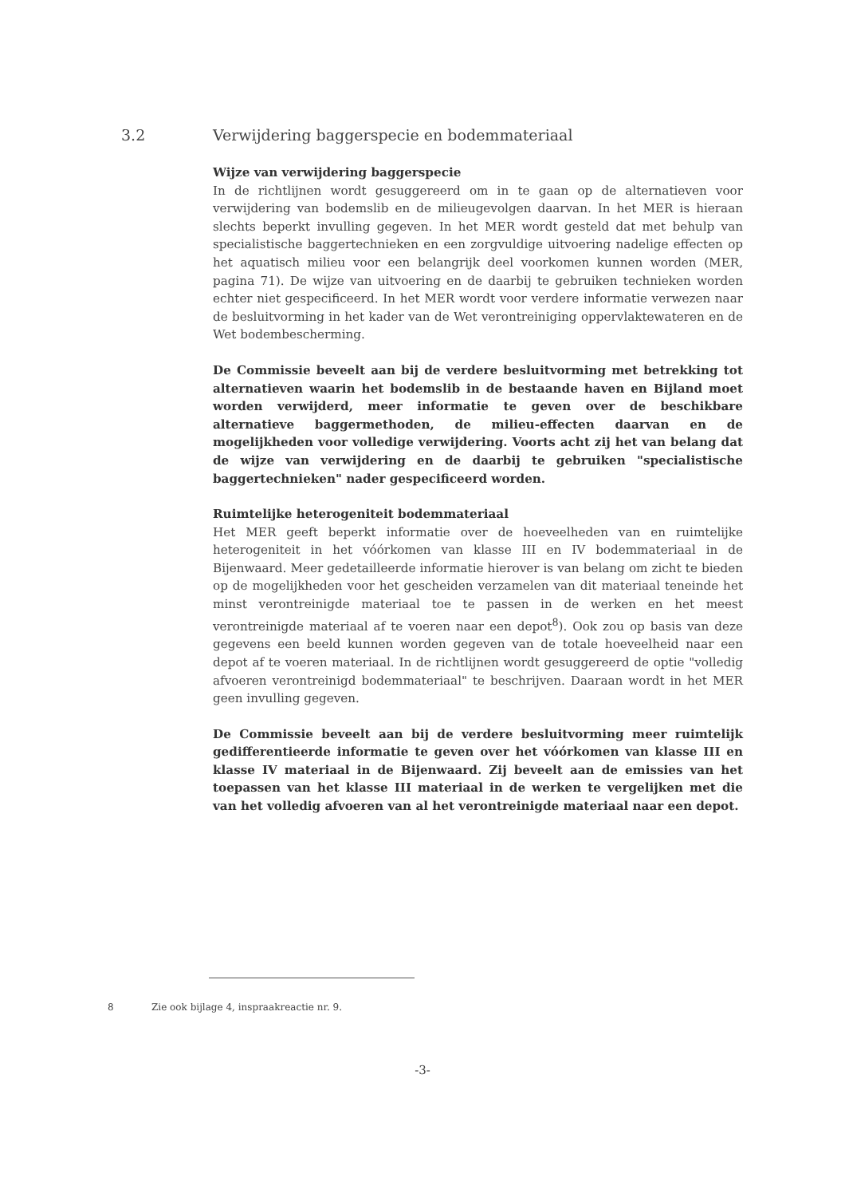3.2 Verwijdering baggerspecie en bodemmateriaal
Wijze van verwijdering baggerspecie
In de richtlijnen wordt gesuggereerd om in te gaan op de alternatieven voor verwijdering van bodemslib en de milieugevolgen daarvan. In het MER is hieraan slechts beperkt invulling gegeven. In het MER wordt gesteld dat met behulp van specialistische baggertechnieken en een zorgvuldige uitvoering nadelige effecten op het aquatisch milieu voor een belangrijk deel voorkomen kunnen worden (MER, pagina 71). De wijze van uitvoering en de daarbij te gebruiken technieken worden echter niet gespecificeerd. In het MER wordt voor verdere informatie verwezen naar de besluitvorming in het kader van de Wet verontreiniging oppervlaktewateren en de Wet bodembescherming.
De Commissie beveelt aan bij de verdere besluitvorming met betrekking tot alternatieven waarin het bodemslib in de bestaande haven en Bijland moet worden verwijderd, meer informatie te geven over de beschikbare alternatieve baggermethoden, de milieu-effecten daarvan en de mogelijkheden voor volledige verwijdering. Voorts acht zij het van belang dat de wijze van verwijdering en de daarbij te gebruiken "specialistische baggertechnieken" nader gespecificeerd worden.
Ruimtelijke heterogeniteit bodemmateriaal
Het MER geeft beperkt informatie over de hoeveelheden van en ruimtelijke heterogeniteit in het vóórkomen van klasse III en IV bodemmateriaal in de Bijenwaard. Meer gedetailleerde informatie hierover is van belang om zicht te bieden op de mogelijkheden voor het gescheiden verzamelen van dit materiaal teneinde het minst verontreinigde materiaal toe te passen in de werken en het meest verontreinigde materiaal af te voeren naar een depot<sup>8</sup>). Ook zou op basis van deze gegevens een beeld kunnen worden gegeven van de totale hoeveelheid naar een depot af te voeren materiaal. In de richtlijnen wordt gesuggereerd de optie "volledig afvoeren verontreinigd bodemmateriaal" te beschrijven. Daaraan wordt in het MER geen invulling gegeven.
De Commissie beveelt aan bij de verdere besluitvorming meer ruimtelijk gedifferentieerde informatie te geven over het vóórkomen van klasse III en klasse IV materiaal in de Bijenwaard. Zij beveelt aan de emissies van het toepassen van het klasse III materiaal in de werken te vergelijken met die van het volledig afvoeren van al het verontreinigde materiaal naar een depot.
8 Zie ook bijlage 4, inspraakreactie nr. 9.
-3-